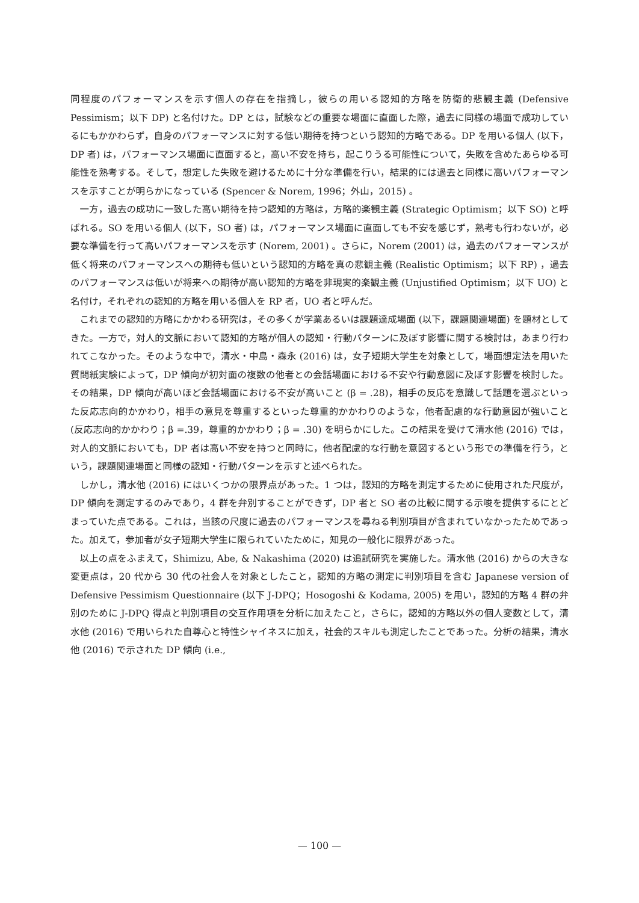同程度のパフォーマンスを示す個人の存在を指摘し，彼らの用いる認知的方略を防衛的悲観主義 (Defensive Pessimism；以下 DP) と名付けた。DP とは，試験などの重要な場面に直面した際，過去に同様の場面で成功しているにもかかわらず，自身のパフォーマンスに対する低い期待を持つという認知的方略である。DP を用いる個人 (以下，DP 者) は，パフォーマンス場面に直面すると，高い不安を持ち，起こりうる可能性について，失敗を含めたあらゆる可能性を熟考する。そして，想定した失敗を避けるために十分な準備を行い，結果的には過去と同様に高いパフォーマンスを示すことが明らかになっている (Spencer & Norem, 1996；外山，2015) 。
一方，過去の成功に一致した高い期待を持つ認知的方略は，方略的楽観主義 (Strategic Optimism；以下 SO) と呼ばれる。SO を用いる個人 (以下，SO 者) は，パフォーマンス場面に直面しても不安を感じず，熟考も行わないが，必要な準備を行って高いパフォーマンスを示す (Norem, 2001) 。さらに，Norem (2001) は，過去のパフォーマンスが低く将来のパフォーマンスへの期待も低いという認知的方略を真の悲観主義 (Realistic Optimism；以下 RP) ，過去のパフォーマンスは低いが将来への期待が高い認知的方略を非現実的楽観主義 (Unjustified Optimism；以下 UO) と名付け，それぞれの認知的方略を用いる個人を RP 者，UO 者と呼んだ。
これまでの認知的方略にかかわる研究は，その多くが学業あるいは課題達成場面 (以下，課題関連場面) を題材としてきた。一方で，対人的文脈において認知的方略が個人の認知・行動パターンに及ぼす影響に関する検討は，あまり行われてこなかった。そのような中で，清水・中島・森永 (2016) は，女子短期大学生を対象として，場面想定法を用いた質問紙実験によって，DP 傾向が初対面の複数の他者との会話場面における不安や行動意図に及ぼす影響を検討した。その結果，DP 傾向が高いほど会話場面における不安が高いこと (β = .28)，相手の反応を意識して話題を選ぶといった反応志向的かかわり，相手の意見を尊重するといった尊重的かかわりのような，他者配慮的な行動意図が強いこと (反応志向的かかわり；β =.39，尊重的かかわり；β = .30) を明らかにした。この結果を受けて清水他 (2016) では，対人的文脈においても，DP 者は高い不安を持つと同時に，他者配慮的な行動を意図するという形での準備を行う，という，課題関連場面と同様の認知・行動パターンを示すと述べられた。
しかし，清水他 (2016) にはいくつかの限界点があった。1 つは，認知的方略を測定するために使用された尺度が，DP 傾向を測定するのみであり，4 群を弁別することができず，DP 者と SO 者の比較に関する示唆を提供するにとどまっていた点である。これは，当該の尺度に過去のパフォーマンスを尋ねる判別項目が含まれていなかったためであった。加えて，参加者が女子短期大学生に限られていたために，知見の一般化に限界があった。
以上の点をふまえて，Shimizu, Abe, & Nakashima (2020) は追試研究を実施した。清水他 (2016) からの大きな変更点は，20 代から 30 代の社会人を対象としたこと，認知的方略の測定に判別項目を含む Japanese version of Defensive Pessimism Questionnaire (以下 J-DPQ；Hosogoshi & Kodama, 2005) を用い，認知的方略 4 群の弁別のために J-DPQ 得点と判別項目の交互作用項を分析に加えたこと，さらに，認知的方略以外の個人変数として，清水他 (2016) で用いられた自尊心と特性シャイネスに加え，社会的スキルも測定したことであった。分析の結果，清水他 (2016) で示された DP 傾向 (i.e.,
— 100 —